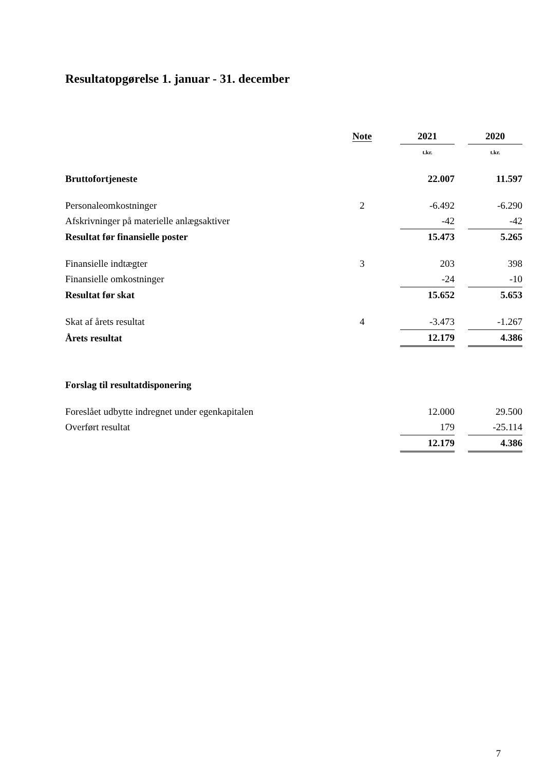Resultatopgørelse 1. januar - 31. december
| | Note | | 2021 | | 2020 |
| --- | --- | --- | --- | --- | --- |
| | | | t.kr. | | t.kr. |
| Bruttofortjeneste | | | 22.007 | | 11.597 |
| Personaleomkostninger | 2 | | -6.492 | | -6.290 |
| Afskrivninger på materielle anlægsaktiver | | | -42 | | -42 |
| Resultat før finansielle poster | | | 15.473 | | 5.265 |
| Finansielle indtægter | 3 | | 203 | | 398 |
| Finansielle omkostninger | | | -24 | | -10 |
| Resultat før skat | | | 15.652 | | 5.653 |
| Skat af årets resultat | 4 | | -3.473 | | -1.267 |
| Årets resultat | | | 12.179 | | 4.386 |
| Forslag til resultatdisponering | | | | | |
| Foreslået udbytte indregnet under egenkapitalen | | | 12.000 | | 29.500 |
| Overført resultat | | | 179 | | -25.114 |
| | | | 12.179 | | 4.386 |
7